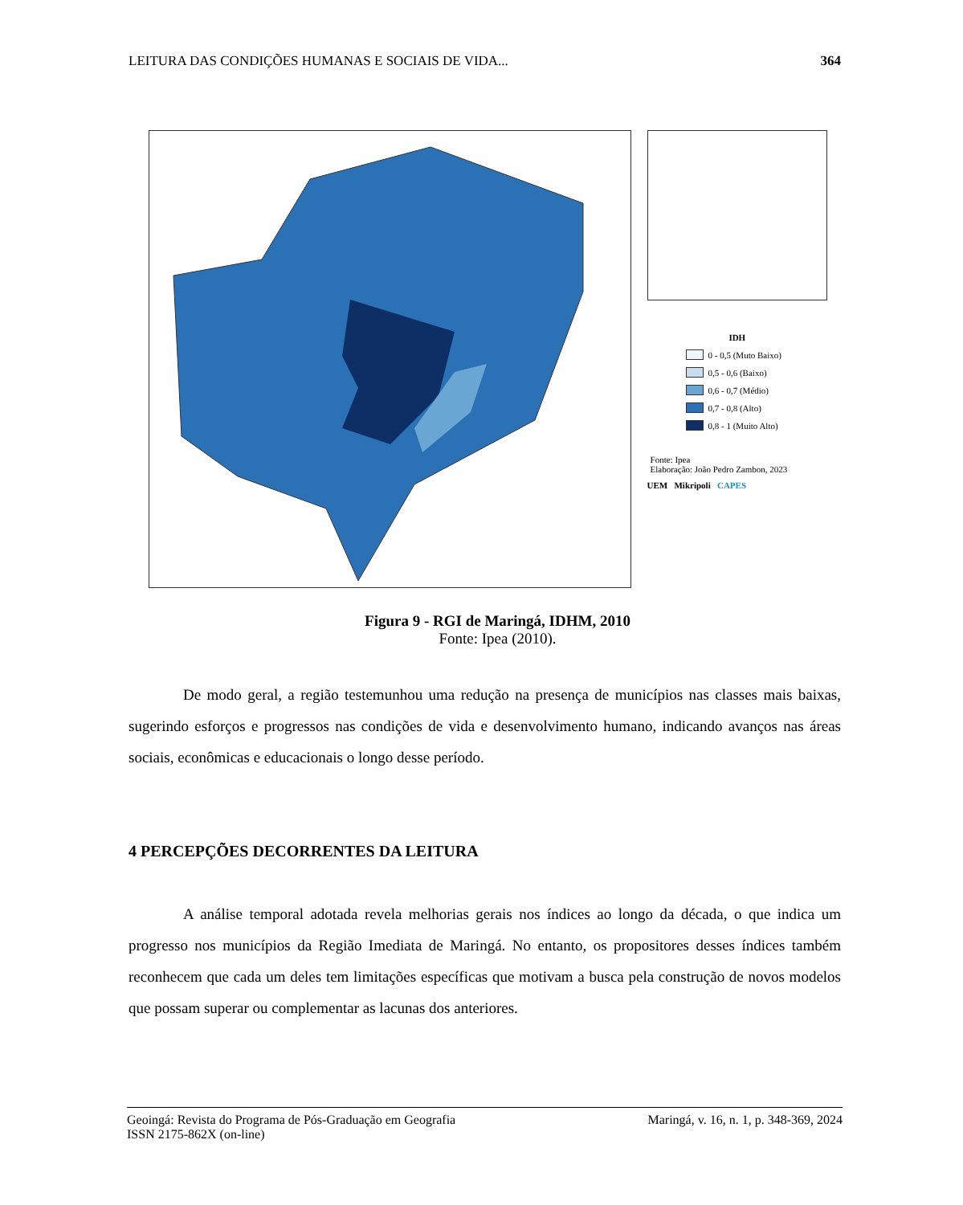LEITURA DAS CONDIÇÕES HUMANAS E SOCIAIS DE VIDA... 364
IDH
0 - 0,5 (Muto Baixo)
0,5 - 0,6 (Baixo)
0,6 - 0,7 (Médio)
0,7 - 0,8 (Alto)
0,8 - 1 (Muito Alto)
Fonte: Ipea
Elaboração: João Pedro Zambon, 2023
UEM Mikripoli CAPES
Figura 9 - RGI de Maringá, IDHM, 2010
Fonte: Ipea (2010).
De modo geral, a região testemunhou uma redução na presença de municípios nas classes mais baixas, sugerindo esforços e progressos nas condições de vida e desenvolvimento humano, indicando avanços nas áreas sociais, econômicas e educacionais o longo desse período.
4 PERCEPÇÕES DECORRENTES DA LEITURA
A análise temporal adotada revela melhorias gerais nos índices ao longo da década, o que indica um progresso nos municípios da Região Imediata de Maringá. No entanto, os propositores desses índices também reconhecem que cada um deles tem limitações específicas que motivam a busca pela construção de novos modelos que possam superar ou complementar as lacunas dos anteriores.
Geoingá: Revista do Programa de Pós-Graduação em Geografia Maringá, v. 16, n. 1, p. 348-369, 2024
ISSN 2175-862X (on-line)